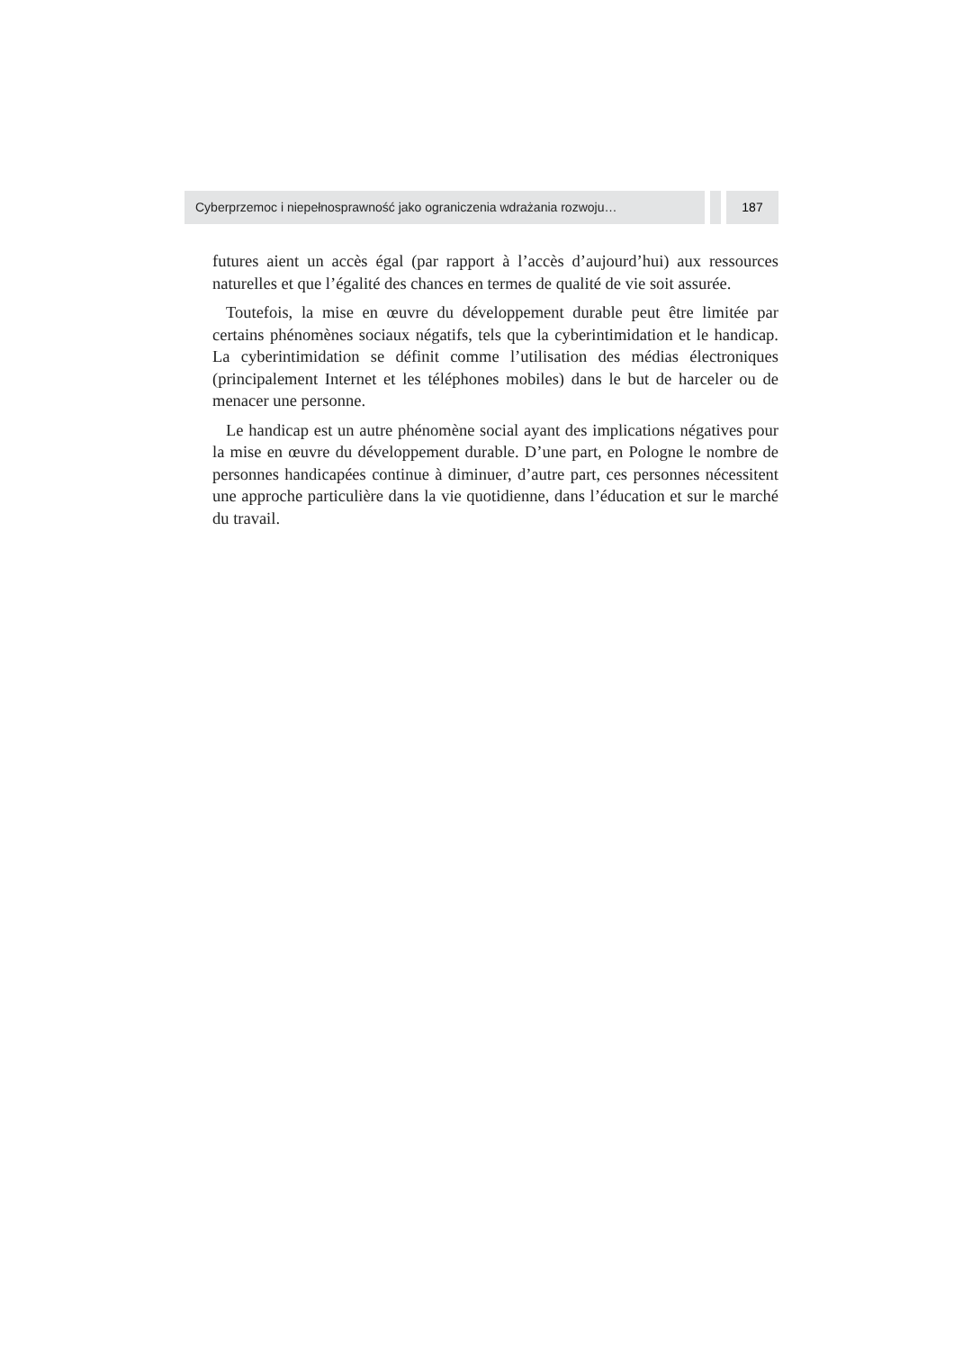Cyberprzemoc i niepełnosprawność jako ograniczenia wdrażania rozwoju…
187
futures aient un accès égal (par rapport à l’accès d’aujourd’hui) aux ressources naturelles et que l’égalité des chances en termes de qualité de vie soit assurée.
Toutefois, la mise en œuvre du développement durable peut être limitée par certains phénomènes sociaux négatifs, tels que la cyberintimidation et le handicap. La cyberintimidation se définit comme l’utilisation des médias électroniques (principalement Internet et les téléphones mobiles) dans le but de harceler ou de menacer une personne.
Le handicap est un autre phénomène social ayant des implications négatives pour la mise en œuvre du développement durable. D’une part, en Pologne le nombre de personnes handicapées continue à diminuer, d’autre part, ces personnes nécessitent une approche particulière dans la vie quotidienne, dans l’éducation et sur le marché du travail.